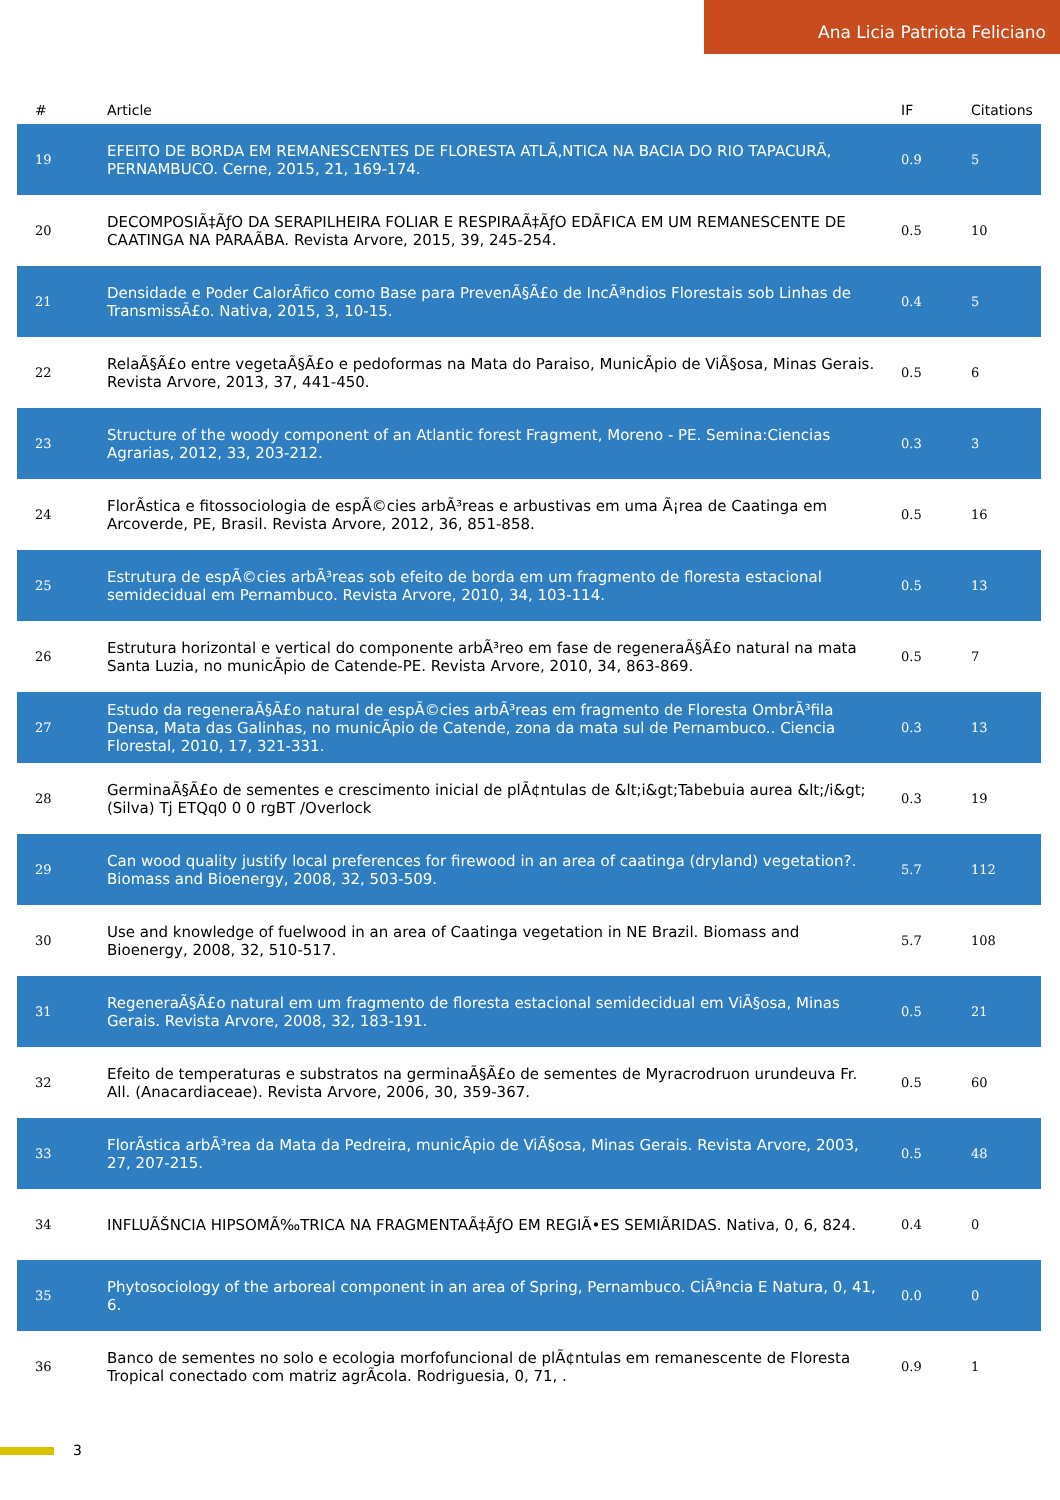Ana Licia Patriota Feliciano
| # | Article | IF | Citations |
| --- | --- | --- | --- |
| 19 | EFEITO DE BORDA EM REMANESCENTES DE FLORESTA ATLÃ‚NTICA NA BACIA DO RIO TAPACURÃ, PERNAMBUCO. Cerne, 2015, 21, 169-174. | 0.9 | 5 |
| 20 | DECOMPOSIÃ‡ÃƒO DA SERAPILHEIRA FOLIAR E RESPIRAÃ‡ÃƒO EDÃFICA EM UM REMANESCENTE DE CAATINGA NA PARAÃBA. Revista Arvore, 2015, 39, 245-254. | 0.5 | 10 |
| 21 | Densidade e Poder CalorÃfico como Base para PrevenÃ§Ã£o de IncÃªndios Florestais sob Linhas de TransmissÃ£o. Nativa, 2015, 3, 10-15. | 0.4 | 5 |
| 22 | RelaÃ§Ã£o entre vegetaÃ§Ã£o e pedoformas na Mata do Paraiso, MunicÃpio de ViÃ§osa, Minas Gerais. Revista Arvore, 2013, 37, 441-450. | 0.5 | 6 |
| 23 | Structure of the woody component of an Atlantic forest Fragment, Moreno - PE. Semina:Ciencias Agrarias, 2012, 33, 203-212. | 0.3 | 3 |
| 24 | FlorÃstica e fitossociologia de espÃ©cies arbÃ³reas e arbustivas em uma Ã¡rea de Caatinga em Arcoverde, PE, Brasil. Revista Arvore, 2012, 36, 851-858. | 0.5 | 16 |
| 25 | Estrutura de espÃ©cies arbÃ³reas sob efeito de borda em um fragmento de floresta estacional semidecidual em Pernambuco. Revista Arvore, 2010, 34, 103-114. | 0.5 | 13 |
| 26 | Estrutura horizontal e vertical do componente arbÃ³reo em fase de regeneraÃ§Ã£o natural na mata Santa Luzia, no municÃpio de Catende-PE. Revista Arvore, 2010, 34, 863-869. | 0.5 | 7 |
| 27 | Estudo da regeneraÃ§Ã£o natural de espÃ©cies arbÃ³reas em fragmento de Floresta OmbrÃ³fila Densa, Mata das Galinhas, no municÃpio de Catende, zona da mata sul de Pernambuco.. Ciencia Florestal, 2010, 17, 321-331. | 0.3 | 13 |
| 28 | GerminaÃ§Ã£o de sementes e crescimento inicial de plÃ¢ntulas de &lt;i&gt;Tabebuia aurea &lt;/i&gt;(Silva) Tj ETQq0 0 0 rgBT /Overlock | 0.3 | 19 |
| 29 | Can wood quality justify local preferences for firewood in an area of caatinga (dryland) vegetation?. Biomass and Bioenergy, 2008, 32, 503-509. | 5.7 | 112 |
| 30 | Use and knowledge of fuelwood in an area of Caatinga vegetation in NE Brazil. Biomass and Bioenergy, 2008, 32, 510-517. | 5.7 | 108 |
| 31 | RegeneraÃ§Ã£o natural em um fragmento de floresta estacional semidecidual em ViÃ§osa, Minas Gerais. Revista Arvore, 2008, 32, 183-191. | 0.5 | 21 |
| 32 | Efeito de temperaturas e substratos na germinaÃ§Ã£o de sementes de Myracrodruon urundeuva Fr. All. (Anacardiaceae). Revista Arvore, 2006, 30, 359-367. | 0.5 | 60 |
| 33 | FlorÃstica arbÃ³rea da Mata da Pedreira, municÃpio de ViÃ§osa, Minas Gerais. Revista Arvore, 2003, 27, 207-215. | 0.5 | 48 |
| 34 | INFLUÃŠNCIA HIPSOMÃ‰TRICA NA FRAGMENTAÃ‡ÃƒO EM REGIÃ•ES SEMIÃRIDAS. Nativa, 0, 6, 824. | 0.4 | 0 |
| 35 | Phytosociology of the arboreal component in an area of Spring, Pernambuco. CiÃªncia E Natura, 0, 41, 6. | 0.0 | 0 |
| 36 | Banco de sementes no solo e ecologia morfofuncional de plÃ¢ntulas em remanescente de Floresta Tropical conectado com matriz agrÃcola. Rodriguesia, 0, 71, . | 0.9 | 1 |
3